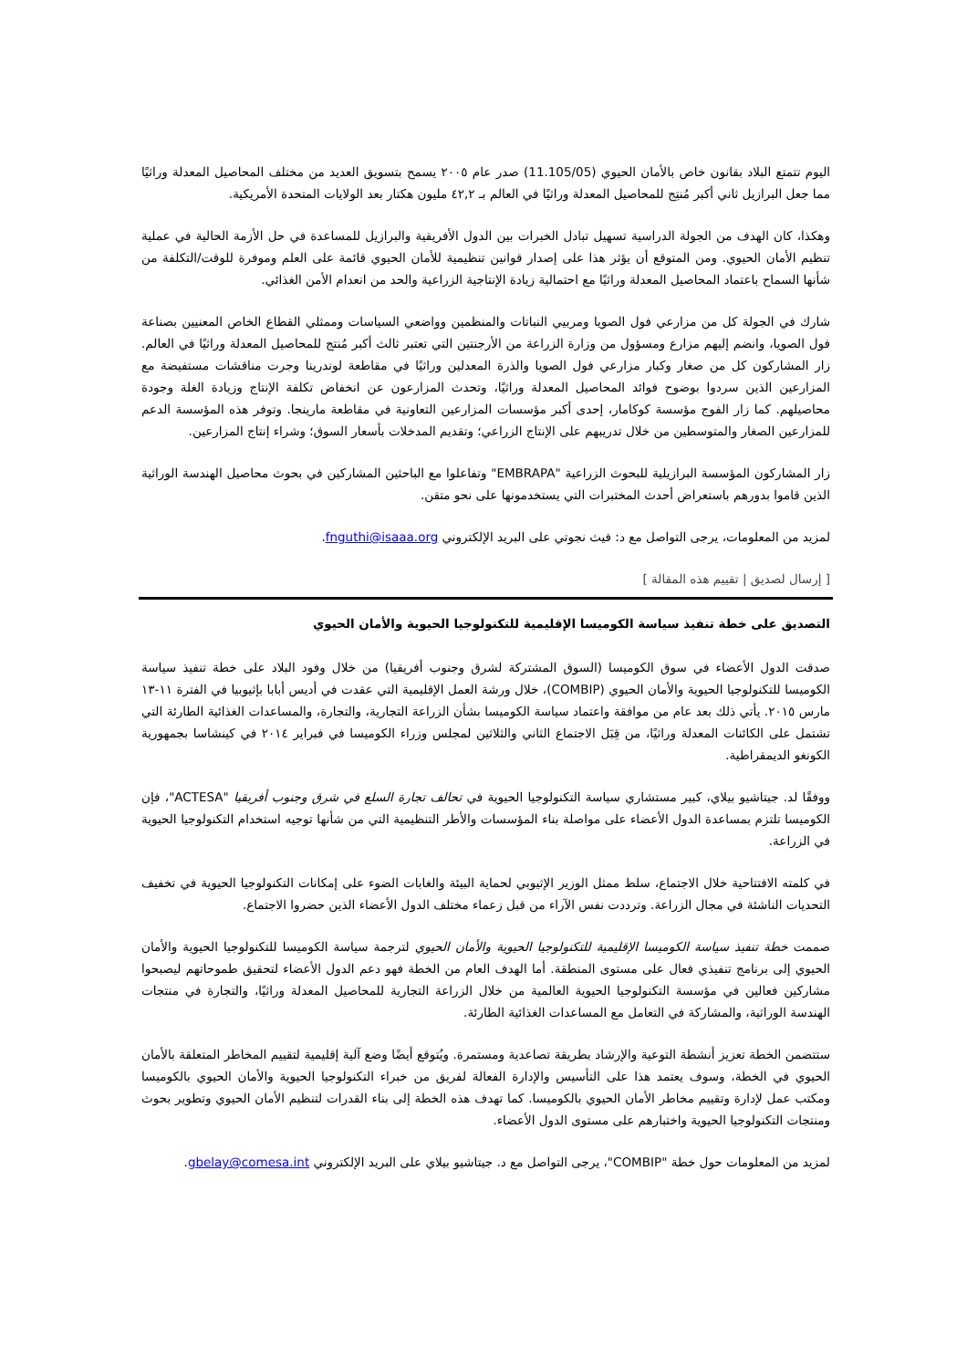اليوم تتمتع البلاد بقانون خاص بالأمان الحيوي (11.105/05) صدر عام ٢٠٠٥ يسمح بتسويق العديد من مختلف المحاصيل المعدلة وراثيًا مما جعل البرازيل ثاني أكبر مُنتِج للمحاصيل المعدلة وراثيًا في العالم بـ ٤٢,٢ مليون هكتار بعد الولايات المتحدة الأمريكية.
وهكذا، كان الهدف من الجولة الدراسية تسهيل تبادل الخبرات بين الدول الأفريقية والبرازيل للمساعدة في حل الأزمة الحالية في عملية تنظيم الأمان الحيوي. ومن المتوقع أن يؤثر هذا على إصدار قوانين تنظيمية للأمان الحيوي قائمة على العلم وموفرة للوقت/التكلفة من شأنها السماح باعتماد المحاصيل المعدلة وراثيًا مع احتمالية زيادة الإنتاجية الزراعية والحد من انعدام الأمن الغذائي.
شارك في الجولة كل من مزارعي فول الصويا ومربيي النباتات والمنظمين وواضعي السياسات وممثلي القطاع الخاص المعنيين بصناعة فول الصويا، وانضم إليهم مزارع ومسؤول من وزارة الزراعة من الأرجنتين التي تعتبر ثالث أكبر مُنتج للمحاصيل المعدلة وراثيًا في العالم. زار المشاركون كل من صغار وكبار مزارعي فول الصويا والذرة المعدلين وراثيًا في مقاطعة لوندرينا وجرت مناقشات مستفيضة مع المزارعين الذين سردوا بوضوح فوائد المحاصيل المعدلة وراثيًا، وتحدث المزارعون عن انخفاض تكلفة الإنتاج وزيادة الغلة وجودة محاصيلهم. كما زار الفوج مؤسسة كوكامار، إحدى أكبر مؤسسات المزارعين التعاونية في مقاطعة مارينجا. وتوفر هذه المؤسسة الدعم للمزارعين الصغار والمتوسطين من خلال تدريبهم على الإنتاج الزراعي؛ وتقديم المدخلات بأسعار السوق؛ وشراء إنتاج المزارعين.
زار المشاركون المؤسسة البرازيلية للبحوث الزراعية "EMBRAPA" وتفاعلوا مع الباحثين المشاركين في بحوث محاصيل الهندسة الوراثية الذين قاموا بدورهم باستعراض أحدث المختبرات التي يستخدمونها على نحو متقن.
لمزيد من المعلومات، يرجى التواصل مع د: فيث نجوتي على البريد الإلكتروني fnguthi@isaaa.org.
[ إرسال لصديق | تقييم هذه المقالة ]
التصديق على خطة تنفيذ سياسة الكوميسا الإقليمية للتكنولوجيا الحيوية والأمان الحيوي
صدقت الدول الأعضاء في سوق الكوميسا (السوق المشتركة لشرق وجنوب أفريقيا) من خلال وفود البلاد على خطة تنفيذ سياسة الكوميسا للتكنولوجيا الحيوية والأمان الحيوي (COMBIP)، خلال ورشة العمل الإقليمية التي عقدت في أديس أبابا بإثيوبيا في الفترة ١١-١٣ مارس ٢٠١٥. يأتي ذلك بعد عام من موافقة واعتماد سياسة الكوميسا بشأن الزراعة التجارية، والتجارة، والمساعدات الغذائية الطارئة التي تشتمل على الكائنات المعدلة وراثيًا، من قِبَل الاجتماع الثاني والثلاثين لمجلس وزراء الكوميسا في فبراير ٢٠١٤ في كينشاسا بجمهورية الكونغو الديمقراطية.
ووفقًا لد. جيتاشيو بيلاي، كبير مستشاري سياسة التكنولوجيا الحيوية في تحالف تجارة السلع في شرق وجنوب أفريقيا "ACTESA"، فإن الكوميسا تلتزم بمساعدة الدول الأعضاء على مواصلة بناء المؤسسات والأطر التنظيمية التي من شأنها توجيه استخدام التكنولوجيا الحيوية في الزراعة.
في كلمته الافتتاحية خلال الاجتماع، سلط ممثل الوزير الإثيوبي لحماية البيئة والغابات الضوء على إمكانات التكنولوجيا الحيوية في تخفيف التحديات الناشئة في مجال الزراعة. وترددت نفس الآراء من قبل زعماء مختلف الدول الأعضاء الذين حضروا الاجتماع.
صممت خطة تنفيذ سياسة الكوميسا الإقليمية للتكنولوجيا الحيوية والأمان الحيوي لترجمة سياسة الكوميسا للتكنولوجيا الحيوية والأمان الحيوي إلى برنامج تنفيذي فعال على مستوى المنطقة. أما الهدف العام من الخطة فهو دعم الدول الأعضاء لتحقيق طموحاتهم ليصبحوا مشاركين فعالين في مؤسسة التكنولوجيا الحيوية العالمية من خلال الزراعة التجارية للمحاصيل المعدلة وراثيًا، والتجارة في منتجات الهندسة الوراثية، والمشاركة في التعامل مع المساعدات الغذائية الطارئة.
ستتضمن الخطة تعزيز أنشطة التوعية والإرشاد بطريقة تصاعدية ومستمرة. ويُتوقع أيضًا وضع آلية إقليمية لتقييم المخاطر المتعلقة بالأمان الحيوي في الخطة، وسوف يعتمد هذا على التأسيس والإدارة الفعالة لفريق من خبراء التكنولوجيا الحيوية والأمان الحيوي بالكوميسا ومكتب عمل لإدارة وتقييم مخاطر الأمان الحيوي بالكوميسا. كما تهدف هذه الخطة إلى بناء القدرات لتنظيم الأمان الحيوي وتطوير بحوث ومنتجات التكنولوجيا الحيوية واختبارهم على مستوى الدول الأعضاء.
لمزيد من المعلومات حول خطة "COMBIP"، يرجى التواصل مع د. جيتاشيو بيلاي على البريد الإلكتروني gbelay@comesa.int.